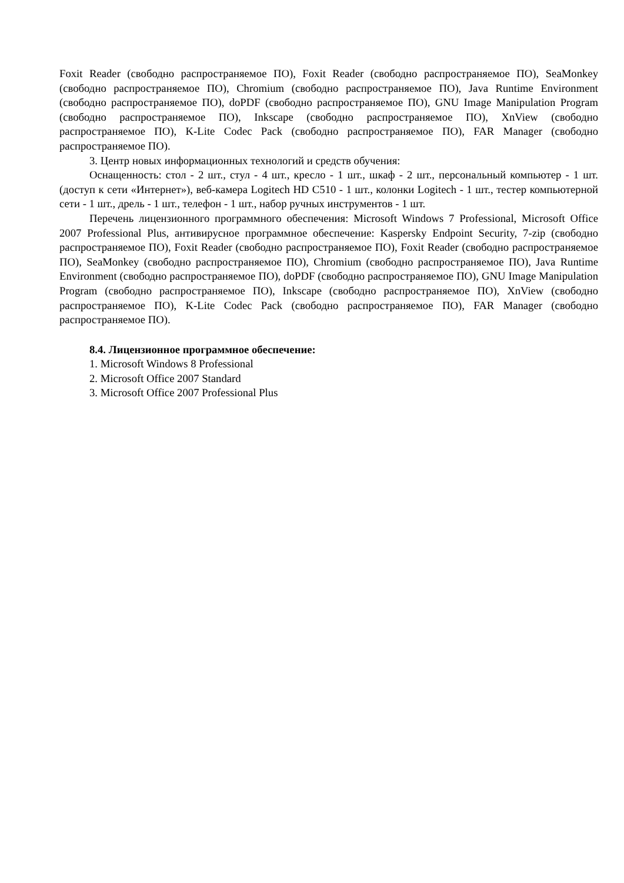Foxit Reader (свободно распространяемое ПО), Foxit Reader (свободно распространяемое ПО), SeaMonkey (свободно распространяемое ПО), Chromium (свободно распространяемое ПО), Java Runtime Environment (свободно распространяемое ПО), doPDF (свободно распространяемое ПО), GNU Image Manipulation Program (свободно распространяемое ПО), Inkscape (свободно распространяемое ПО), XnView (свободно распространяемое ПО), K-Lite Codec Pack (свободно распространяемое ПО), FAR Manager (свободно распространяемое ПО).
3. Центр новых информационных технологий и средств обучения:
Оснащенность: стол - 2 шт., стул - 4 шт., кресло - 1 шт., шкаф - 2 шт., персональный компьютер - 1 шт. (доступ к сети «Интернет»), веб-камера Logitech HD C510 - 1 шт., колонки Logitech - 1 шт., тестер компьютерной сети - 1 шт., дрель - 1 шт., телефон - 1 шт., набор ручных инструментов - 1 шт.
Перечень лицензионного программного обеспечения: Microsoft Windows 7 Professional, Microsoft Office 2007 Professional Plus, антивирусное программное обеспечение: Kaspersky Endpoint Security, 7-zip (свободно распространяемое ПО), Foxit Reader (свободно распространяемое ПО), Foxit Reader (свободно распространяемое ПО), SeaMonkey (свободно распространяемое ПО), Chromium (свободно распространяемое ПО), Java Runtime Environment (свободно распространяемое ПО), doPDF (свободно распространяемое ПО), GNU Image Manipulation Program (свободно распространяемое ПО), Inkscape (свободно распространяемое ПО), XnView (свободно распространяемое ПО), K-Lite Codec Pack (свободно распространяемое ПО), FAR Manager (свободно распространяемое ПО).
8.4. Лицензионное программное обеспечение:
1. Microsoft Windows 8 Professional
2. Microsoft Office 2007 Standard
3. Microsoft Office 2007 Professional Plus